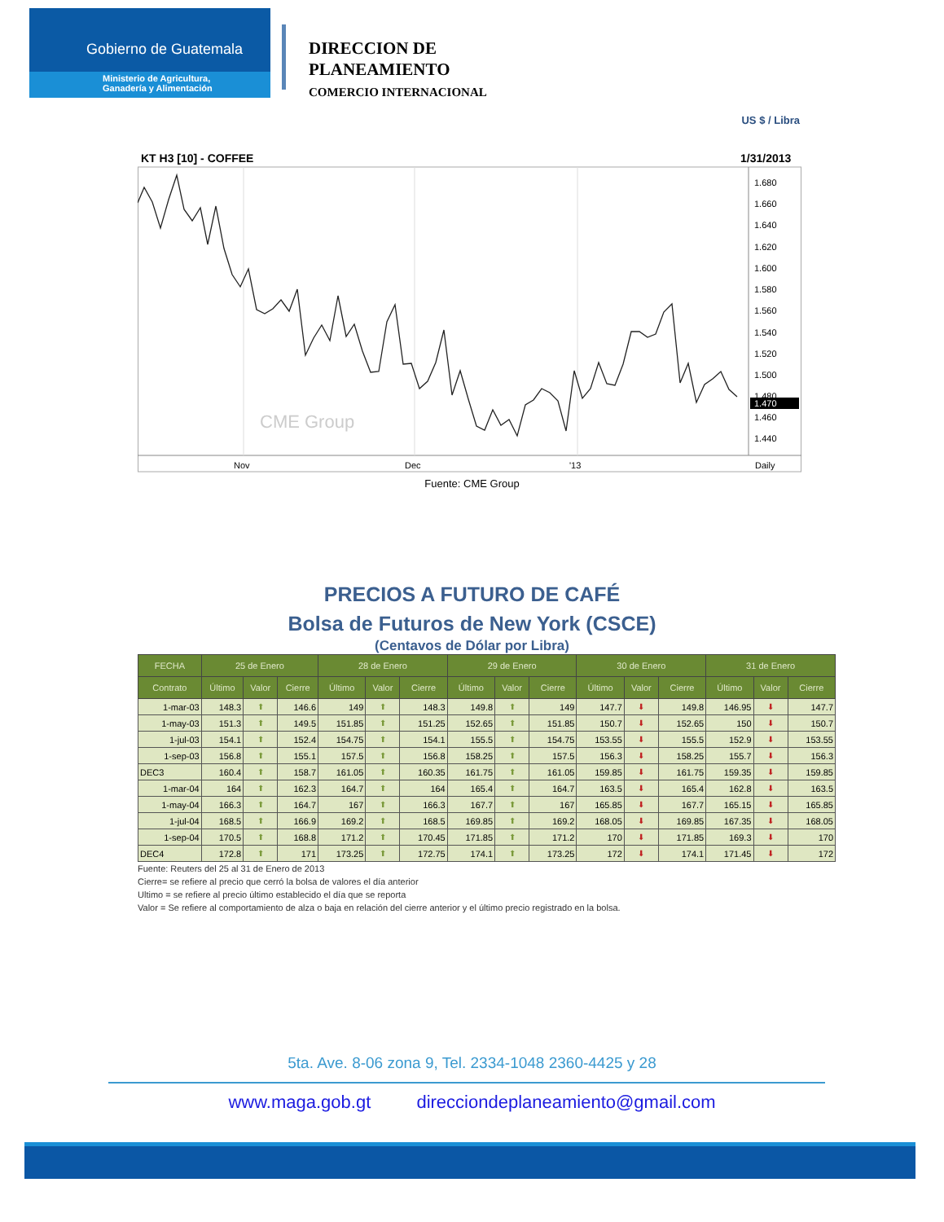Gobierno de Guatemala
Ministerio de Agricultura,
Ganadería y Alimentación
DIRECCION DE
PLANEAMIENTO
COMERCIO INTERNACIONAL
US $ / Libra
KT H3 [10] - COFFEE
1/31/2013
1.680
1.660
1.640
1.620
1.600
1.580
1.560
1.540
1.520
1.500
1.480
1.460
1.440
1.470
CME Group
Nov
Dec
'13
Daily
Fuente: CME Group
PRECIOS A FUTURO DE CAFÉ
Bolsa de Futuros de New York (CSCE)
(Centavos de Dólar por Libra)
| FECHA | 25 de Enero | | | 28 de Enero | | | 29 de Enero | | | 30 de Enero | | | 31 de Enero | | |
| --- | --- | --- | --- | --- | --- | --- | --- | --- | --- | --- | --- | --- | --- | --- | --- |
| Contrato | Último | Valor | Cierre | Último | Valor | Cierre | Último | Valor | Cierre | Último | Valor | Cierre | Último | Valor | Cierre |
| 1-mar-03 | 148.3 | ⬆ | 146.6 | 149 | ⬆ | 148.3 | 149.8 | ⬆ | 149 | 147.7 | ⬇ | 149.8 | 146.95 | ⬇ | 147.7 |
| 1-may-03 | 151.3 | ⬆ | 149.5 | 151.85 | ⬆ | 151.25 | 152.65 | ⬆ | 151.85 | 150.7 | ⬇ | 152.65 | 150 | ⬇ | 150.7 |
| 1-jul-03 | 154.1 | ⬆ | 152.4 | 154.75 | ⬆ | 154.1 | 155.5 | ⬆ | 154.75 | 153.55 | ⬇ | 155.5 | 152.9 | ⬇ | 153.55 |
| 1-sep-03 | 156.8 | ⬆ | 155.1 | 157.5 | ⬆ | 156.8 | 158.25 | ⬆ | 157.5 | 156.3 | ⬇ | 158.25 | 155.7 | ⬇ | 156.3 |
| DEC3 | 160.4 | ⬆ | 158.7 | 161.05 | ⬆ | 160.35 | 161.75 | ⬆ | 161.05 | 159.85 | ⬇ | 161.75 | 159.35 | ⬇ | 159.85 |
| 1-mar-04 | 164 | ⬆ | 162.3 | 164.7 | ⬆ | 164 | 165.4 | ⬆ | 164.7 | 163.5 | ⬇ | 165.4 | 162.8 | ⬇ | 163.5 |
| 1-may-04 | 166.3 | ⬆ | 164.7 | 167 | ⬆ | 166.3 | 167.7 | ⬆ | 167 | 165.85 | ⬇ | 167.7 | 165.15 | ⬇ | 165.85 |
| 1-jul-04 | 168.5 | ⬆ | 166.9 | 169.2 | ⬆ | 168.5 | 169.85 | ⬆ | 169.2 | 168.05 | ⬇ | 169.85 | 167.35 | ⬇ | 168.05 |
| 1-sep-04 | 170.5 | ⬆ | 168.8 | 171.2 | ⬆ | 170.45 | 171.85 | ⬆ | 171.2 | 170 | ⬇ | 171.85 | 169.3 | ⬇ | 170 |
| DEC4 | 172.8 | ⬆ | 171 | 173.25 | ⬆ | 172.75 | 174.1 | ⬆ | 173.25 | 172 | ⬇ | 174.1 | 171.45 | ⬇ | 172 |
Fuente: Reuters del 25 al 31 de Enero de 2013
Cierre= se refiere al precio que cerró la bolsa de valores el día anterior
Ultimo = se refiere al precio último establecido el día que se reporta
Valor = Se refiere al comportamiento de alza o baja en relación del cierre anterior y el último precio registrado en la bolsa.
5ta. Ave. 8-06 zona 9, Tel. 2334-1048 2360-4425 y 28
www.maga.gob.gt direcciondeplaneamiento@gmail.com